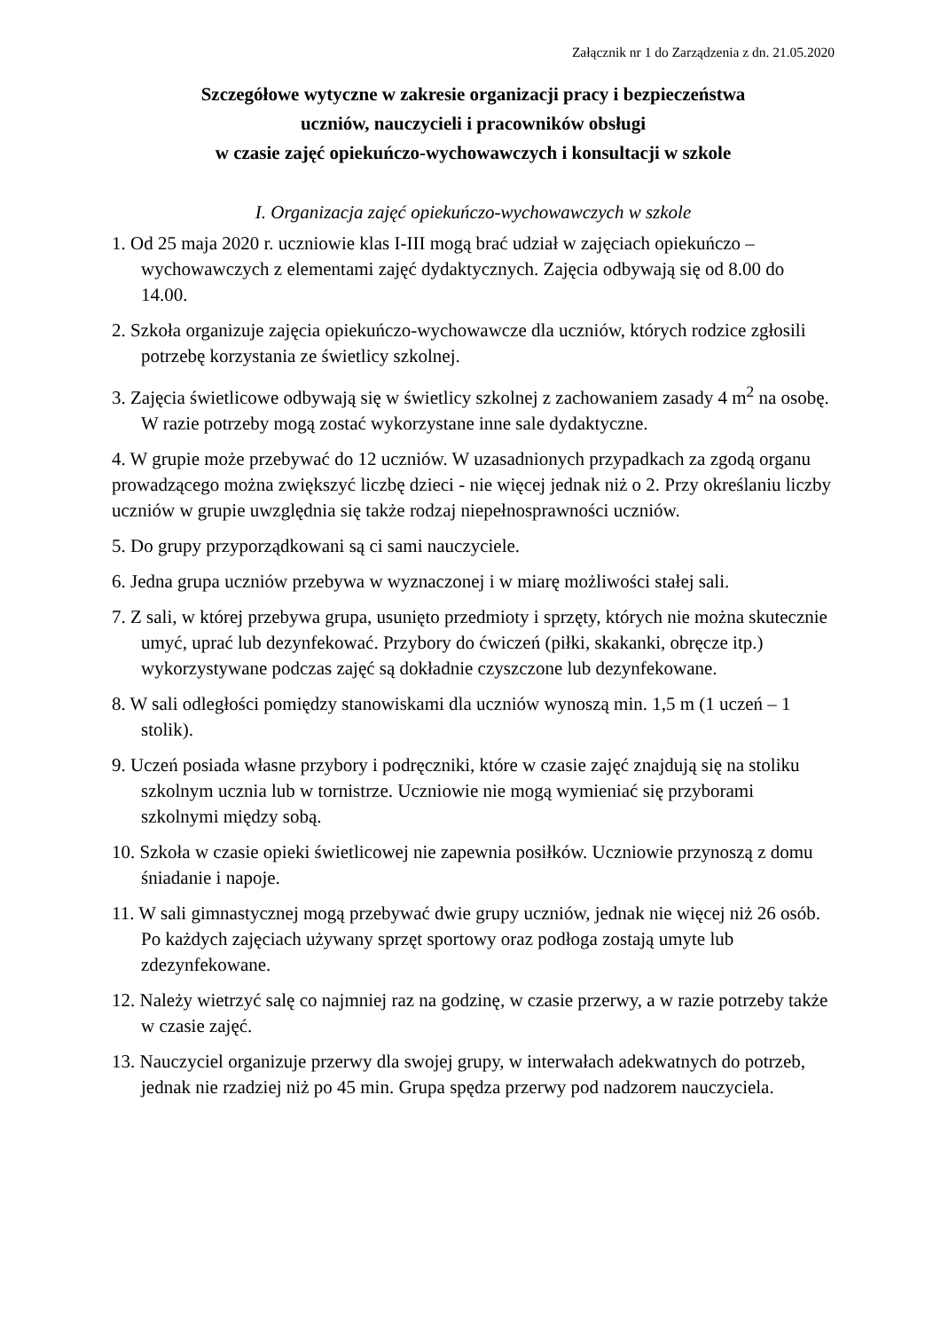Załącznik nr 1 do Zarządzenia z dn. 21.05.2020
Szczegółowe wytyczne w zakresie organizacji pracy i bezpieczeństwa
uczniów, nauczycieli i pracowników obsługi
w czasie zajęć opiekuńczo-wychowawczych i konsultacji w szkole
I. Organizacja zajęć opiekuńczo-wychowawczych w szkole
1. Od 25 maja 2020 r. uczniowie klas I-III mogą brać udział w zajęciach opiekuńczo –wychowawczych z elementami zajęć dydaktycznych. Zajęcia odbywają się od 8.00 do 14.00.
2. Szkoła organizuje zajęcia opiekuńczo-wychowawcze dla uczniów, których rodzice zgłosili potrzebę korzystania ze świetlicy szkolnej.
3. Zajęcia świetlicowe odbywają się w świetlicy szkolnej z zachowaniem zasady 4 m<sup>2</sup> na osobę. W razie potrzeby mogą zostać wykorzystane inne sale dydaktyczne.
4. W grupie może przebywać do 12 uczniów. W uzasadnionych przypadkach za zgodą organu prowadzącego można zwiększyć liczbę dzieci - nie więcej jednak niż o 2. Przy określaniu liczby uczniów w grupie uwzględnia się także rodzaj niepełnosprawności uczniów.
5. Do grupy przyporządkowani są ci sami nauczyciele.
6. Jedna grupa uczniów przebywa w wyznaczonej i w miarę możliwości stałej sali.
7. Z sali, w której przebywa grupa, usunięto przedmioty i sprzęty, których nie można skutecznie umyć, uprać lub dezynfekować. Przybory do ćwiczeń (piłki, skakanki, obręcze itp.) wykorzystywane podczas zajęć są dokładnie czyszczone lub dezynfekowane.
8. W sali odległości pomiędzy stanowiskami dla uczniów wynoszą min. 1,5 m (1 uczeń – 1 stolik).
9. Uczeń posiada własne przybory i podręczniki, które w czasie zajęć znajdują się na stoliku szkolnym ucznia lub w tornistrze. Uczniowie nie mogą wymieniać się przyborami szkolnymi między sobą.
10. Szkoła w czasie opieki świetlicowej nie zapewnia posiłków. Uczniowie przynoszą z domu śniadanie i napoje.
11. W sali gimnastycznej mogą przebywać dwie grupy uczniów, jednak nie więcej niż 26 osób. Po każdych zajęciach używany sprzęt sportowy oraz podłoga zostają umyte lub zdezynfekowane.
12. Należy wietrzyć salę co najmniej raz na godzinę, w czasie przerwy, a w razie potrzeby także w czasie zajęć.
13. Nauczyciel organizuje przerwy dla swojej grupy, w interwałach adekwatnych do potrzeb, jednak nie rzadziej niż po 45 min. Grupa spędza przerwy pod nadzorem nauczyciela.